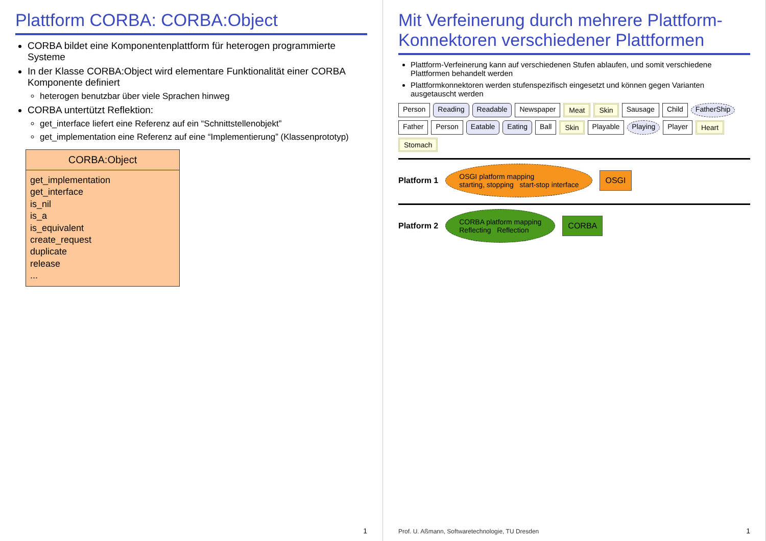Plattform CORBA: CORBA:Object
CORBA bildet eine Komponentenplattform für heterogen programmierte Systeme
In der Klasse CORBA:Object wird elementare Funktionalität einer CORBA Komponente definiert
heterogen benutzbar über viele Sprachen hinweg
CORBA untertützt Reflektion:
get_interface liefert eine Referenz auf ein “Schnittstellenobjekt”
get_implementation eine Referenz auf eine “Implementierung” (Klassenprototyp)
CORBA:Object
get_implementation
get_interface
is_nil
is_a
is_equivalent
create_request
duplicate
release
...
1
Mit Verfeinerung durch mehrere Plattform-Konnektoren verschiedener Plattformen
Plattform-Verfeinerung kann auf verschiedenen Stufen ablaufen, und somit verschiedene Plattformen behandelt werden
Plattformkonnektoren werden stufenspezifisch eingesetzt und können gegen Varianten ausgetauscht werden
Person Reading Readable Newspaper Meat Skin Sausage Child FatherShip Father Person Eatable Eating Ball Skin Playable Playing Player Heart Stomach
Platform 1 OSGI platform mapping
starting, stopping start-stop interface OSGI
Platform 2 CORBA platform mapping
Reflecting Reflection CORBA
Prof. U. Aßmann, Softwaretechnologie, TU Dresden
1